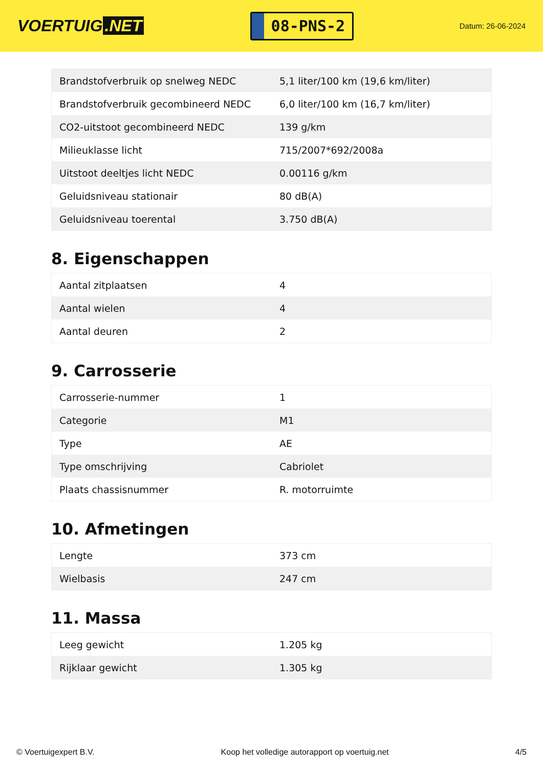VOERTUIG.NET
08-PNS-2
Datum: 26-06-2024
| Brandstofverbruik op snelweg NEDC | 5,1 liter/100 km (19,6 km/liter) |
| Brandstofverbruik gecombineerd NEDC | 6,0 liter/100 km (16,7 km/liter) |
| CO2-uitstoot gecombineerd NEDC | 139 g/km |
| Milieuklasse licht | 715/2007*692/2008a |
| Uitstoot deeltjes licht NEDC | 0.00116 g/km |
| Geluidsniveau stationair | 80 dB(A) |
| Geluidsniveau toerental | 3.750 dB(A) |
8. Eigenschappen
| Aantal zitplaatsen | 4 |
| Aantal wielen | 4 |
| Aantal deuren | 2 |
9. Carrosserie
| Carrosserie-nummer | 1 |
| Categorie | M1 |
| Type | AE |
| Type omschrijving | Cabriolet |
| Plaats chassisnummer | R. motorruimte |
10. Afmetingen
| Lengte | 373 cm |
| Wielbasis | 247 cm |
11. Massa
| Leeg gewicht | 1.205 kg |
| Rijklaar gewicht | 1.305 kg |
© Voertuigexpert B.V. Koop het volledige autorapport op voertuig.net 4/5